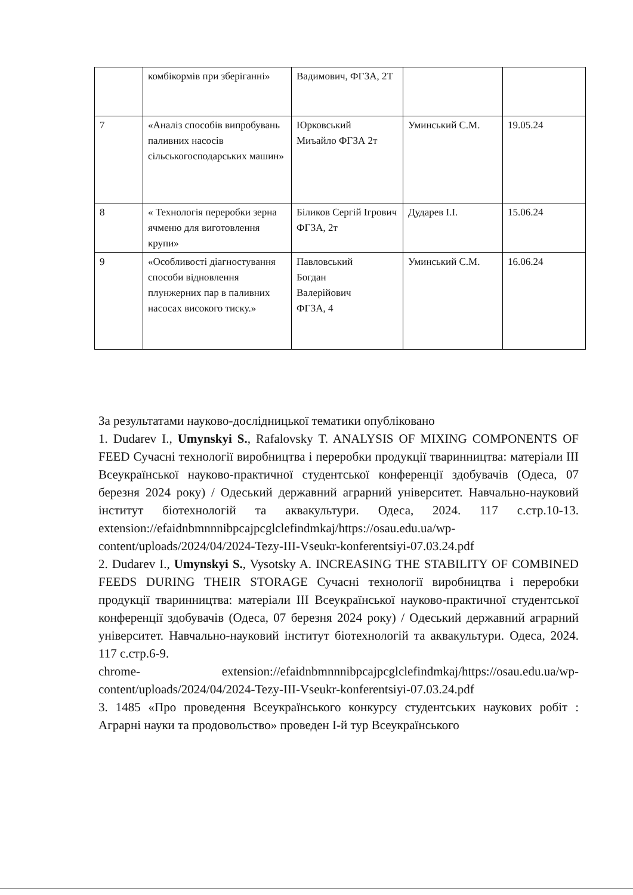| | комбікормів при зберіганні» | Вадимович, ФГЗА, 2Т | | |
| 7 | «Аналіз способів випробувань паливних насосів сільськогосподарських машин» | Юрковський Миъайло ФГЗА 2т | Уминський С.М. | 19.05.24 |
| 8 | « Технологія переробки зерна ячменю для виготовлення крупи» | Біликов Сергій Ігрович ФГЗА, 2т | Дударев І.І. | 15.06.24 |
| 9 | «Особливості діагностування способи відновлення плунжерних пар в паливних насосах високого тиску.» | Павловський Богдан Валерійович ФГЗА, 4 | Уминський С.М. | 16.06.24 |
За результатами науково-дослідницької тематики опубліковано
1. Dudarev I., Umynskyi S., Rafalovsky T. ANALYSIS OF MIXING COMPONENTS OF FEED Сучасні технології виробництва і переробки продукції тваринництва: матеріали ІІІ Всеукраїнської науково-практичної студентської конференції здобувачів (Одеса, 07 березня 2024 року) / Одеський державний аграрний університет. Навчально-науковий інститут біотехнологій та аквакультури. Одеса, 2024. 117 с.стр.10-13. extension://efaidnbmnnnibpcajpcglclefindmkaj/https://osau.edu.ua/wp-content/uploads/2024/04/2024-Tezy-III-Vseukr-konferentsiyi-07.03.24.pdf
2. Dudarev I., Umynskyi S., Vysotsky A. INCREASING THE STABILITY OF COMBINED FEEDS DURING THEIR STORAGE Сучасні технології виробництва і переробки продукції тваринництва: матеріали ІІІ Всеукраїнської науково-практичної студентської конференції здобувачів (Одеса, 07 березня 2024 року) / Одеський державний аграрний університет. Навчально-науковий інститут біотехнологій та аквакультури. Одеса, 2024. 117 с.стр.6-9.
chrome- extension://efaidnbmnnnibpcajpcglclefindmkaj/https://osau.edu.ua/wp-content/uploads/2024/04/2024-Tezy-III-Vseukr-konferentsiyi-07.03.24.pdf
3. 1485 «Про проведення Всеукраїнського конкурсу студентських наукових робіт : Аграрні науки та продовольство» проведен І-й тур Всеукраїнського